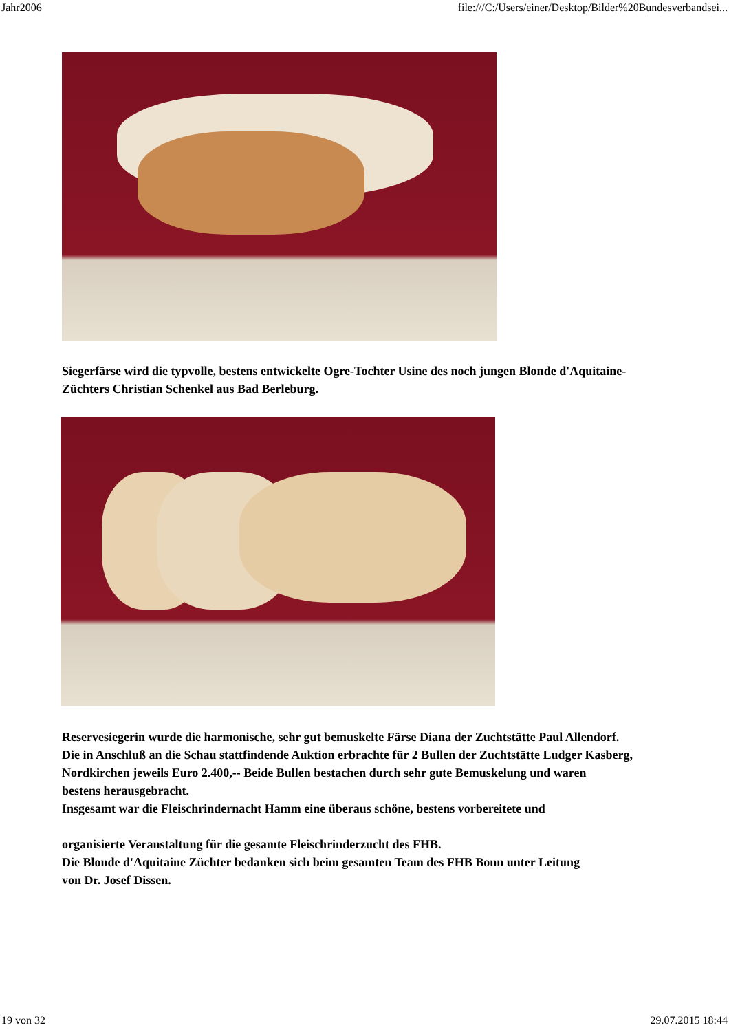Jahr2006 file:///C:/Users/einer/Desktop/Bilder%20Bundesverbandsei...
Siegerfärse wird die typvolle, bestens entwickelte Ogre-Tochter Usine des noch jungen Blonde d'Aquitaine-
Züchters Christian Schenkel aus Bad Berleburg.
Reservesiegerin wurde die harmonische, sehr gut bemuskelte Färse Diana der Zuchtstätte Paul Allendorf.
Die in Anschluß an die Schau stattfindende Auktion erbrachte für 2 Bullen der Zuchtstätte Ludger Kasberg,
Nordkirchen jeweils Euro 2.400,-- Beide Bullen bestachen durch sehr gute Bemuskelung und waren
bestens herausgebracht.
Insgesamt war die Fleischrindernacht Hamm eine überaus schöne, bestens vorbereitete und
organisierte Veranstaltung für die gesamte Fleischrinderzucht des FHB.
Die Blonde d'Aquitaine Züchter bedanken sich beim gesamten Team des FHB Bonn unter Leitung
von Dr. Josef Dissen.
19 von 32 29.07.2015 18:44